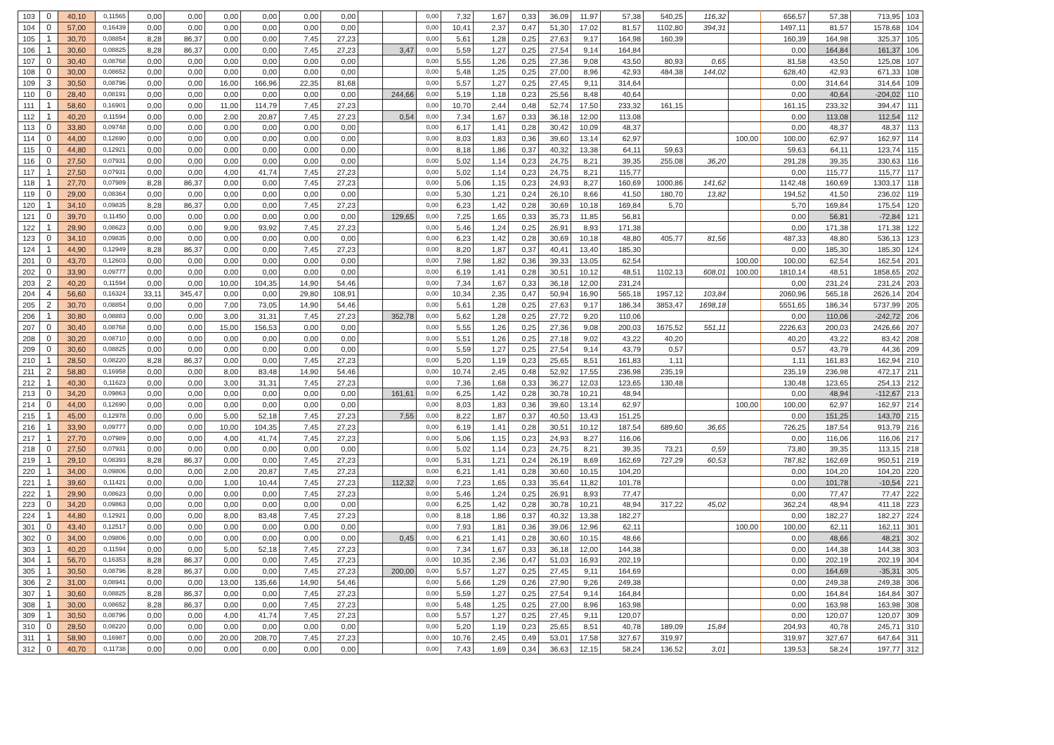| 103 | 0 | 40,10 | 0,11565 | 0,00 | 0,00 | 0,00 | 0,00 | 0,00 | 0,00 | | | 0,00 | 7,32 | 1,67 | 0,33 | 36,09 | 11,97 | 57,38 | 540,25 | 116,32 | | 656,57 | 57,38 | 713,95 | 103 |
| 104 | 0 | 57,00 | 0,16439 | 0,00 | 0,00 | 0,00 | 0,00 | 0,00 | 0,00 | | | 0,00 | 10,41 | 2,37 | 0,47 | 51,30 | 17,02 | 81,57 | 1102,80 | 394,31 | | 1497,11 | 81,57 | 1578,68 | 104 |
| 105 | 1 | 30,70 | 0,08854 | 8,28 | 86,37 | 0,00 | 0,00 | 7,45 | 27,23 | | | 0,00 | 5,61 | 1,28 | 0,25 | 27,63 | 9,17 | 164,98 | 160,39 | | | 160,39 | 164,98 | 325,37 | 105 |
| 106 | 1 | 30,60 | 0,08825 | 8,28 | 86,37 | 0,00 | 0,00 | 7,45 | 27,23 | | 3,47 | 0,00 | 5,59 | 1,27 | 0,25 | 27,54 | 9,14 | 164,84 | | | | 0,00 | 164,84 | 161,37 | 106 |
| 107 | 0 | 30,40 | 0,08768 | 0,00 | 0,00 | 0,00 | 0,00 | 0,00 | 0,00 | | | 0,00 | 5,55 | 1,26 | 0,25 | 27,36 | 9,08 | 43,50 | 80,93 | 0,65 | | 81,58 | 43,50 | 125,08 | 107 |
| 108 | 0 | 30,00 | 0,08652 | 0,00 | 0,00 | 0,00 | 0,00 | 0,00 | 0,00 | | | 0,00 | 5,48 | 1,25 | 0,25 | 27,00 | 8,96 | 42,93 | 484,38 | 144,02 | | 628,40 | 42,93 | 671,33 | 108 |
| 109 | 3 | 30,50 | 0,08796 | 0,00 | 0,00 | 16,00 | 166,96 | 22,35 | 81,68 | | | 0,00 | 5,57 | 1,27 | 0,25 | 27,45 | 9,11 | 314,64 | | | | 0,00 | 314,64 | 314,64 | 109 |
| 110 | 0 | 28,40 | 0,08191 | 0,00 | 0,00 | 0,00 | 0,00 | 0,00 | 0,00 | | 244,66 | 0,00 | 5,19 | 1,18 | 0,23 | 25,56 | 8,48 | 40,64 | | | | 0,00 | 40,64 | -204,02 | 110 |
| 111 | 1 | 58,60 | 0,16901 | 0,00 | 0,00 | 11,00 | 114,79 | 7,45 | 27,23 | | | 0,00 | 10,70 | 2,44 | 0,48 | 52,74 | 17,50 | 233,32 | 161,15 | | | 161,15 | 233,32 | 394,47 | 111 |
| 112 | 1 | 40,20 | 0,11594 | 0,00 | 0,00 | 2,00 | 20,87 | 7,45 | 27,23 | | 0,54 | 0,00 | 7,34 | 1,67 | 0,33 | 36,18 | 12,00 | 113,08 | | | | 0,00 | 113,08 | 112,54 | 112 |
| 113 | 0 | 33,80 | 0,09748 | 0,00 | 0,00 | 0,00 | 0,00 | 0,00 | 0,00 | | | 0,00 | 6,17 | 1,41 | 0,28 | 30,42 | 10,09 | 48,37 | | | | 0,00 | 48,37 | 48,37 | 113 |
| 114 | 0 | 44,00 | 0,12690 | 0,00 | 0,00 | 0,00 | 0,00 | 0,00 | 0,00 | | | 0,00 | 8,03 | 1,83 | 0,36 | 39,60 | 13,14 | 62,97 | | | 100,00 | 100,00 | 62,97 | 162,97 | 114 |
| 115 | 0 | 44,80 | 0,12921 | 0,00 | 0,00 | 0,00 | 0,00 | 0,00 | 0,00 | | | 0,00 | 8,18 | 1,86 | 0,37 | 40,32 | 13,38 | 64,11 | 59,63 | | | 59,63 | 64,11 | 123,74 | 115 |
| 116 | 0 | 27,50 | 0,07931 | 0,00 | 0,00 | 0,00 | 0,00 | 0,00 | 0,00 | | | 0,00 | 5,02 | 1,14 | 0,23 | 24,75 | 8,21 | 39,35 | 255,08 | 36,20 | | 291,28 | 39,35 | 330,63 | 116 |
| 117 | 1 | 27,50 | 0,07931 | 0,00 | 0,00 | 4,00 | 41,74 | 7,45 | 27,23 | | | 0,00 | 5,02 | 1,14 | 0,23 | 24,75 | 8,21 | 115,77 | | | | 0,00 | 115,77 | 115,77 | 117 |
| 118 | 1 | 27,70 | 0,07989 | 8,28 | 86,37 | 0,00 | 0,00 | 7,45 | 27,23 | | | 0,00 | 5,06 | 1,15 | 0,23 | 24,93 | 8,27 | 160,69 | 1000,86 | 141,62 | | 1142,48 | 160,69 | 1303,17 | 118 |
| 119 | 0 | 29,00 | 0,08364 | 0,00 | 0,00 | 0,00 | 0,00 | 0,00 | 0,00 | | | 0,00 | 5,30 | 1,21 | 0,24 | 26,10 | 8,66 | 41,50 | 180,70 | 13,82 | | 194,52 | 41,50 | 236,02 | 119 |
| 120 | 1 | 34,10 | 0,09835 | 8,28 | 86,37 | 0,00 | 0,00 | 7,45 | 27,23 | | | 0,00 | 6,23 | 1,42 | 0,28 | 30,69 | 10,18 | 169,84 | 5,70 | | | 5,70 | 169,84 | 175,54 | 120 |
| 121 | 0 | 39,70 | 0,11450 | 0,00 | 0,00 | 0,00 | 0,00 | 0,00 | 0,00 | | 129,65 | 0,00 | 7,25 | 1,65 | 0,33 | 35,73 | 11,85 | 56,81 | | | | 0,00 | 56,81 | -72,84 | 121 |
| 122 | 1 | 29,90 | 0,08623 | 0,00 | 0,00 | 9,00 | 93,92 | 7,45 | 27,23 | | | 0,00 | 5,46 | 1,24 | 0,25 | 26,91 | 8,93 | 171,38 | | | | 0,00 | 171,38 | 171,38 | 122 |
| 123 | 0 | 34,10 | 0,09835 | 0,00 | 0,00 | 0,00 | 0,00 | 0,00 | 0,00 | | | 0,00 | 6,23 | 1,42 | 0,28 | 30,69 | 10,18 | 48,80 | 405,77 | 81,56 | | 487,33 | 48,80 | 536,13 | 123 |
| 124 | 1 | 44,90 | 0,12949 | 8,28 | 86,37 | 0,00 | 0,00 | 7,45 | 27,23 | | | 0,00 | 8,20 | 1,87 | 0,37 | 40,41 | 13,40 | 185,30 | | | | 0,00 | 185,30 | 185,30 | 124 |
| 201 | 0 | 43,70 | 0,12603 | 0,00 | 0,00 | 0,00 | 0,00 | 0,00 | 0,00 | | | 0,00 | 7,98 | 1,82 | 0,36 | 39,33 | 13,05 | 62,54 | | | 100,00 | 100,00 | 62,54 | 162,54 | 201 |
| 202 | 0 | 33,90 | 0,09777 | 0,00 | 0,00 | 0,00 | 0,00 | 0,00 | 0,00 | | | 0,00 | 6,19 | 1,41 | 0,28 | 30,51 | 10,12 | 48,51 | 1102,13 | 608,01 | 100,00 | 1810,14 | 48,51 | 1858,65 | 202 |
| 203 | 2 | 40,20 | 0,11594 | 0,00 | 0,00 | 10,00 | 104,35 | 14,90 | 54,46 | | | 0,00 | 7,34 | 1,67 | 0,33 | 36,18 | 12,00 | 231,24 | | | | 0,00 | 231,24 | 231,24 | 203 |
| 204 | 4 | 56,60 | 0,16324 | 33,11 | 345,47 | 0,00 | 0,00 | 29,80 | 108,91 | | | 0,00 | 10,34 | 2,35 | 0,47 | 50,94 | 16,90 | 565,18 | 1957,12 | 103,84 | | 2060,96 | 565,18 | 2626,14 | 204 |
| 205 | 2 | 30,70 | 0,08854 | 0,00 | 0,00 | 7,00 | 73,05 | 14,90 | 54,46 | | | 0,00 | 5,61 | 1,28 | 0,25 | 27,63 | 9,17 | 186,34 | 3853,47 | 1698,18 | | 5551,65 | 186,34 | 5737,99 | 205 |
| 206 | 1 | 30,80 | 0,08883 | 0,00 | 0,00 | 3,00 | 31,31 | 7,45 | 27,23 | | 352,78 | 0,00 | 5,62 | 1,28 | 0,25 | 27,72 | 9,20 | 110,06 | | | | 0,00 | 110,06 | -242,72 | 206 |
| 207 | 0 | 30,40 | 0,08768 | 0,00 | 0,00 | 15,00 | 156,53 | 0,00 | 0,00 | | | 0,00 | 5,55 | 1,26 | 0,25 | 27,36 | 9,08 | 200,03 | 1675,52 | 551,11 | | 2226,63 | 200,03 | 2426,66 | 207 |
| 208 | 0 | 30,20 | 0,08710 | 0,00 | 0,00 | 0,00 | 0,00 | 0,00 | 0,00 | | | 0,00 | 5,51 | 1,26 | 0,25 | 27,18 | 9,02 | 43,22 | 40,20 | | | 40,20 | 43,22 | 83,42 | 208 |
| 209 | 0 | 30,60 | 0,08825 | 0,00 | 0,00 | 0,00 | 0,00 | 0,00 | 0,00 | | | 0,00 | 5,59 | 1,27 | 0,25 | 27,54 | 9,14 | 43,79 | 0,57 | | | 0,57 | 43,79 | 44,36 | 209 |
| 210 | 1 | 28,50 | 0,08220 | 8,28 | 86,37 | 0,00 | 0,00 | 7,45 | 27,23 | | | 0,00 | 5,20 | 1,19 | 0,23 | 25,65 | 8,51 | 161,83 | 1,11 | | | 1,11 | 161,83 | 162,94 | 210 |
| 211 | 2 | 58,80 | 0,16958 | 0,00 | 0,00 | 8,00 | 83,48 | 14,90 | 54,46 | | | 0,00 | 10,74 | 2,45 | 0,48 | 52,92 | 17,55 | 236,98 | 235,19 | | | 235,19 | 236,98 | 472,17 | 211 |
| 212 | 1 | 40,30 | 0,11623 | 0,00 | 0,00 | 3,00 | 31,31 | 7,45 | 27,23 | | | 0,00 | 7,36 | 1,68 | 0,33 | 36,27 | 12,03 | 123,65 | 130,48 | | | 130,48 | 123,65 | 254,13 | 212 |
| 213 | 0 | 34,20 | 0,09863 | 0,00 | 0,00 | 0,00 | 0,00 | 0,00 | 0,00 | | 161,61 | 0,00 | 6,25 | 1,42 | 0,28 | 30,78 | 10,21 | 48,94 | | | | 0,00 | 48,94 | -112,67 | 213 |
| 214 | 0 | 44,00 | 0,12690 | 0,00 | 0,00 | 0,00 | 0,00 | 0,00 | 0,00 | | | 0,00 | 8,03 | 1,83 | 0,36 | 39,60 | 13,14 | 62,97 | | | 100,00 | 100,00 | 62,97 | 162,97 | 214 |
| 215 | 1 | 45,00 | 0,12978 | 0,00 | 0,00 | 5,00 | 52,18 | 7,45 | 27,23 | | 7,55 | 0,00 | 8,22 | 1,87 | 0,37 | 40,50 | 13,43 | 151,25 | | | | 0,00 | 151,25 | 143,70 | 215 |
| 216 | 1 | 33,90 | 0,09777 | 0,00 | 0,00 | 10,00 | 104,35 | 7,45 | 27,23 | | | 0,00 | 6,19 | 1,41 | 0,28 | 30,51 | 10,12 | 187,54 | 689,60 | 36,65 | | 726,25 | 187,54 | 913,79 | 216 |
| 217 | 1 | 27,70 | 0,07989 | 0,00 | 0,00 | 4,00 | 41,74 | 7,45 | 27,23 | | | 0,00 | 5,06 | 1,15 | 0,23 | 24,93 | 8,27 | 116,06 | | | | 0,00 | 116,06 | 116,06 | 217 |
| 218 | 0 | 27,50 | 0,07931 | 0,00 | 0,00 | 0,00 | 0,00 | 0,00 | 0,00 | | | 0,00 | 5,02 | 1,14 | 0,23 | 24,75 | 8,21 | 39,35 | 73,21 | 0,59 | | 73,80 | 39,35 | 113,15 | 218 |
| 219 | 1 | 29,10 | 0,08393 | 8,28 | 86,37 | 0,00 | 0,00 | 7,45 | 27,23 | | | 0,00 | 5,31 | 1,21 | 0,24 | 26,19 | 8,69 | 162,69 | 727,29 | 60,53 | | 787,82 | 162,69 | 950,51 | 219 |
| 220 | 1 | 34,00 | 0,09806 | 0,00 | 0,00 | 2,00 | 20,87 | 7,45 | 27,23 | | | 0,00 | 6,21 | 1,41 | 0,28 | 30,60 | 10,15 | 104,20 | | | | 0,00 | 104,20 | 104,20 | 220 |
| 221 | 1 | 39,60 | 0,11421 | 0,00 | 0,00 | 1,00 | 10,44 | 7,45 | 27,23 | | 112,32 | 0,00 | 7,23 | 1,65 | 0,33 | 35,64 | 11,82 | 101,78 | | | | 0,00 | 101,78 | -10,54 | 221 |
| 222 | 1 | 29,90 | 0,08623 | 0,00 | 0,00 | 0,00 | 0,00 | 7,45 | 27,23 | | | 0,00 | 5,46 | 1,24 | 0,25 | 26,91 | 8,93 | 77,47 | | | | 0,00 | 77,47 | 77,47 | 222 |
| 223 | 0 | 34,20 | 0,09863 | 0,00 | 0,00 | 0,00 | 0,00 | 0,00 | 0,00 | | | 0,00 | 6,25 | 1,42 | 0,28 | 30,78 | 10,21 | 48,94 | 317,22 | 45,02 | | 362,24 | 48,94 | 411,18 | 223 |
| 224 | 1 | 44,80 | 0,12921 | 0,00 | 0,00 | 8,00 | 83,48 | 7,45 | 27,23 | | | 0,00 | 8,18 | 1,86 | 0,37 | 40,32 | 13,38 | 182,27 | | | | 0,00 | 182,27 | 182,27 | 224 |
| 301 | 0 | 43,40 | 0,12517 | 0,00 | 0,00 | 0,00 | 0,00 | 0,00 | 0,00 | | | 0,00 | 7,93 | 1,81 | 0,36 | 39,06 | 12,96 | 62,11 | | | 100,00 | 100,00 | 62,11 | 162,11 | 301 |
| 302 | 0 | 34,00 | 0,09806 | 0,00 | 0,00 | 0,00 | 0,00 | 0,00 | 0,00 | | 0,45 | 0,00 | 6,21 | 1,41 | 0,28 | 30,60 | 10,15 | 48,66 | | | | 0,00 | 48,66 | 48,21 | 302 |
| 303 | 1 | 40,20 | 0,11594 | 0,00 | 0,00 | 5,00 | 52,18 | 7,45 | 27,23 | | | 0,00 | 7,34 | 1,67 | 0,33 | 36,18 | 12,00 | 144,38 | | | | 0,00 | 144,38 | 144,38 | 303 |
| 304 | 1 | 56,70 | 0,16353 | 8,28 | 86,37 | 0,00 | 0,00 | 7,45 | 27,23 | | | 0,00 | 10,35 | 2,36 | 0,47 | 51,03 | 16,93 | 202,19 | | | | 0,00 | 202,19 | 202,19 | 304 |
| 305 | 1 | 30,50 | 0,08796 | 8,28 | 86,37 | 0,00 | 0,00 | 7,45 | 27,23 | | 200,00 | 0,00 | 5,57 | 1,27 | 0,25 | 27,45 | 9,11 | 164,69 | | | | 0,00 | 164,69 | -35,31 | 305 |
| 306 | 2 | 31,00 | 0,08941 | 0,00 | 0,00 | 13,00 | 135,66 | 14,90 | 54,46 | | | 0,00 | 5,66 | 1,29 | 0,26 | 27,90 | 9,26 | 249,38 | | | | 0,00 | 249,38 | 249,38 | 306 |
| 307 | 1 | 30,60 | 0,08825 | 8,28 | 86,37 | 0,00 | 0,00 | 7,45 | 27,23 | | | 0,00 | 5,59 | 1,27 | 0,25 | 27,54 | 9,14 | 164,84 | | | | 0,00 | 164,84 | 164,84 | 307 |
| 308 | 1 | 30,00 | 0,08652 | 8,28 | 86,37 | 0,00 | 0,00 | 7,45 | 27,23 | | | 0,00 | 5,48 | 1,25 | 0,25 | 27,00 | 8,96 | 163,98 | | | | 0,00 | 163,98 | 163,98 | 308 |
| 309 | 1 | 30,50 | 0,08796 | 0,00 | 0,00 | 4,00 | 41,74 | 7,45 | 27,23 | | | 0,00 | 5,57 | 1,27 | 0,25 | 27,45 | 9,11 | 120,07 | | | | 0,00 | 120,07 | 120,07 | 309 |
| 310 | 0 | 28,50 | 0,08220 | 0,00 | 0,00 | 0,00 | 0,00 | 0,00 | 0,00 | | | 0,00 | 5,20 | 1,19 | 0,23 | 25,65 | 8,51 | 40,78 | 189,09 | 15,84 | | 204,93 | 40,78 | 245,71 | 310 |
| 311 | 1 | 58,90 | 0,16987 | 0,00 | 0,00 | 20,00 | 208,70 | 7,45 | 27,23 | | | 0,00 | 10,76 | 2,45 | 0,49 | 53,01 | 17,58 | 327,67 | 319,97 | | | 319,97 | 327,67 | 647,64 | 311 |
| 312 | 0 | 40,70 | 0,11738 | 0,00 | 0,00 | 0,00 | 0,00 | 0,00 | 0,00 | | | 0,00 | 7,43 | 1,69 | 0,34 | 36,63 | 12,15 | 58,24 | 136,52 | 3,01 | | 139,53 | 58,24 | 197,77 | 312 |